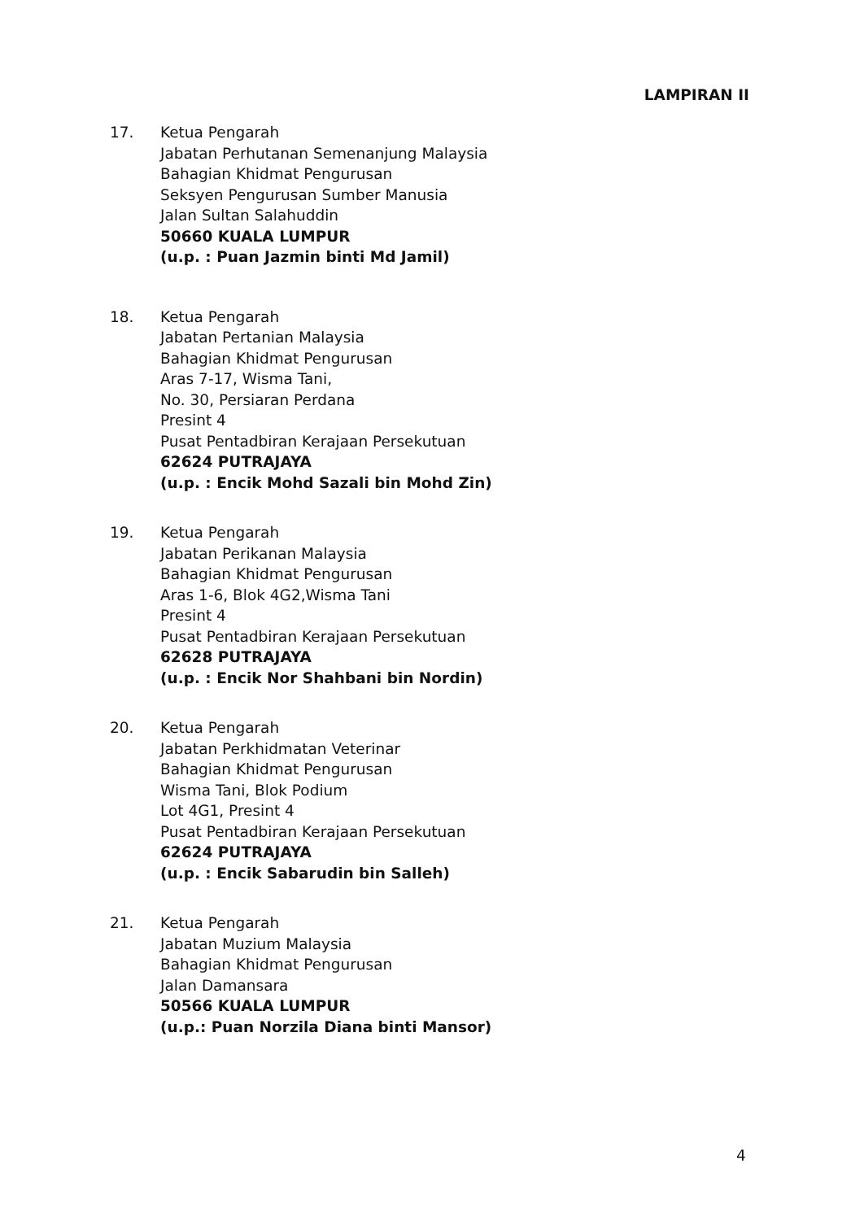LAMPIRAN II
17. Ketua Pengarah
Jabatan Perhutanan Semenanjung Malaysia
Bahagian Khidmat Pengurusan
Seksyen Pengurusan Sumber Manusia
Jalan Sultan Salahuddin
50660 KUALA LUMPUR
(u.p. : Puan Jazmin binti Md Jamil)
18. Ketua Pengarah
Jabatan Pertanian Malaysia
Bahagian Khidmat Pengurusan
Aras 7-17, Wisma Tani,
No. 30, Persiaran Perdana
Presint 4
Pusat Pentadbiran Kerajaan Persekutuan
62624 PUTRAJAYA
(u.p. : Encik Mohd Sazali bin Mohd Zin)
19. Ketua Pengarah
Jabatan Perikanan Malaysia
Bahagian Khidmat Pengurusan
Aras 1-6, Blok 4G2,Wisma Tani
Presint 4
Pusat Pentadbiran Kerajaan Persekutuan
62628 PUTRAJAYA
(u.p. : Encik Nor Shahbani bin Nordin)
20. Ketua Pengarah
Jabatan Perkhidmatan Veterinar
Bahagian Khidmat Pengurusan
Wisma Tani, Blok Podium
Lot 4G1, Presint 4
Pusat Pentadbiran Kerajaan Persekutuan
62624 PUTRAJAYA
(u.p. : Encik Sabarudin bin Salleh)
21. Ketua Pengarah
Jabatan Muzium Malaysia
Bahagian Khidmat Pengurusan
Jalan Damansara
50566 KUALA LUMPUR
(u.p.: Puan Norzila Diana binti Mansor)
4